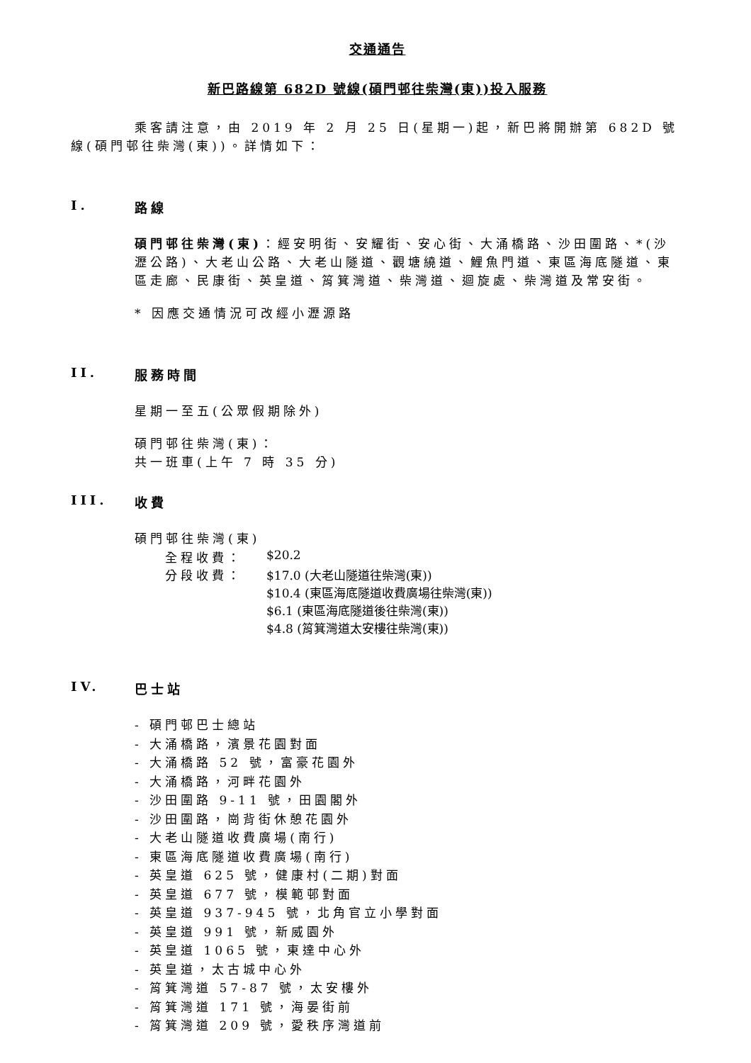交通通告
新巴路線第 682D 號線(碩門邨往柴灣(東))投入服務
乘客請注意，由 2019 年 2 月 25 日(星期一)起，新巴將開辦第 682D 號線(碩門邨往柴灣(東))。詳情如下：
I. 路線
碩門邨往柴灣(東)：經安明街、安耀街、安心街、大涌橋路、沙田圍路、*(沙瀝公路)、大老山公路、大老山隧道、觀塘繞道、鯉魚門道、東區海底隧道、東區走廊、民康街、英皇道、筲箕灣道、柴灣道、迴旋處、柴灣道及常安街。
* 因應交通情況可改經小瀝源路
II. 服務時間
星期一至五(公眾假期除外)
碩門邨往柴灣(東)：
共一班車(上午 7 時 35 分)
III. 收費
碩門邨往柴灣(東)
全程收費： $20.2
分段收費： $17.0 (大老山隧道往柴灣(東))
$10.4 (東區海底隧道收費廣場往柴灣(東))
$6.1 (東區海底隧道後往柴灣(東))
$4.8 (筲箕灣道太安樓往柴灣(東))
IV. 巴士站
- 碩門邨巴士總站
- 大涌橋路，濱景花園對面
- 大涌橋路 52 號，富豪花園外
- 大涌橋路，河畔花園外
- 沙田圍路 9-11 號，田園閣外
- 沙田圍路，崗背街休憩花園外
- 大老山隧道收費廣場(南行)
- 東區海底隧道收費廣場(南行)
- 英皇道 625 號，健康村(二期)對面
- 英皇道 677 號，模範邨對面
- 英皇道 937-945 號，北角官立小學對面
- 英皇道 991 號，新威園外
- 英皇道 1065 號，東達中心外
- 英皇道，太古城中心外
- 筲箕灣道 57-87 號，太安樓外
- 筲箕灣道 171 號，海晏街前
- 筲箕灣道 209 號，愛秩序灣道前